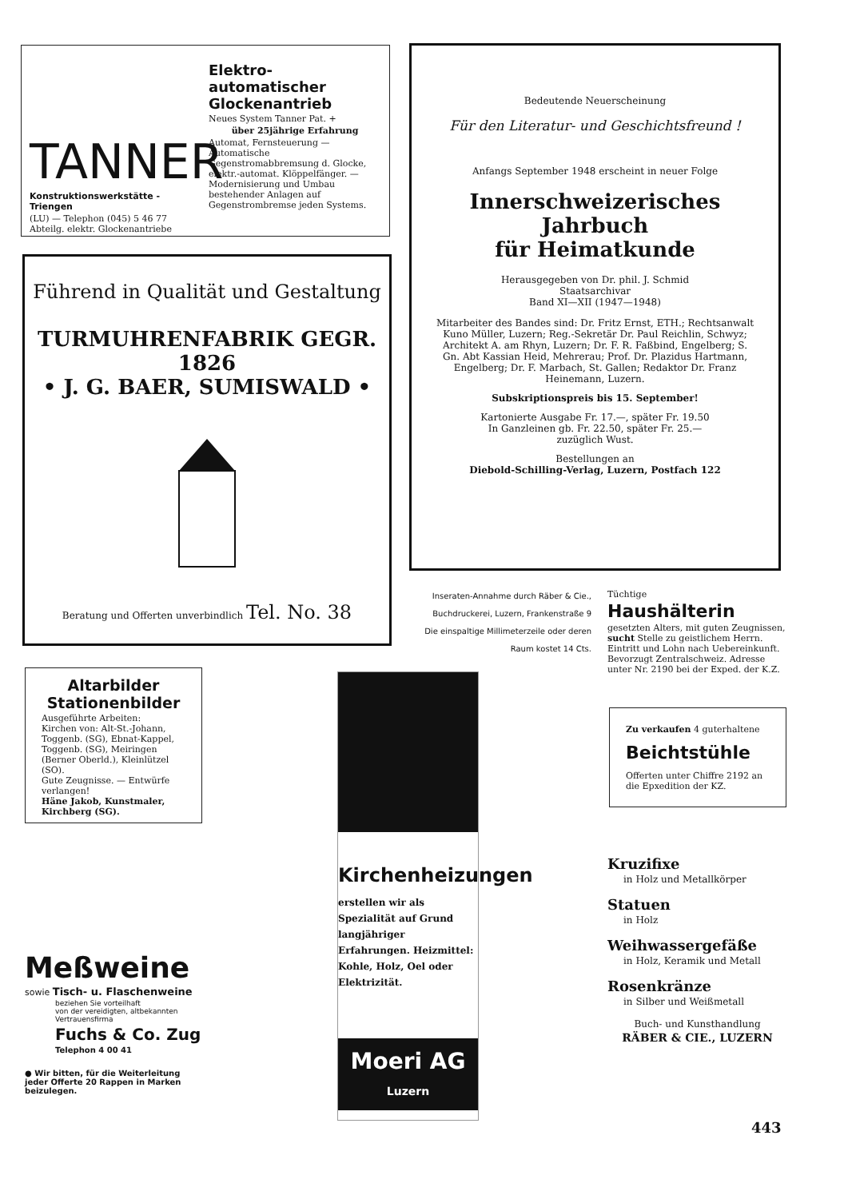TANNER
Konstruktionswerkstätte - Triengen
(LU) — Telephon (045) 5 46 77
Abteilg. elektr. Glockenantriebe
Elektro-automatischer Glockenantrieb
Neues System Tanner Pat. +
über 25jährige Erfahrung
Automat, Fernsteuerung — Automatische Gegenstromabbremsung d. Glocke, elektr.-automat. Klöppelfänger. — Modernisierung und Umbau bestehender Anlagen auf Gegenstrombremse jeden Systems.
Führend in Qualität und Gestaltung
TURMUHRENFABRIK GEGR. 1826
• J. G. BAER, SUMISWALD •
Beratung und Offerten unverbindlich Tel. No. 38
Bedeutende Neuerscheinung
Für den Literatur- und Geschichtsfreund !
Anfangs September 1948 erscheint in neuer Folge
Innerschweizerisches
Jahrbuch
für Heimatkunde
Herausgegeben von Dr. phil. J. Schmid
Staatsarchivar
Band XI—XII (1947—1948)
Mitarbeiter des Bandes sind: Dr. Fritz Ernst, ETH.; Rechtsanwalt Kuno Müller, Luzern; Reg.-Sekretär Dr. Paul Reichlin, Schwyz; Architekt A. am Rhyn, Luzern; Dr. F. R. Faßbind, Engelberg; S. Gn. Abt Kassian Heid, Mehrerau; Prof. Dr. Plazidus Hartmann, Engelberg; Dr. F. Marbach, St. Gallen; Redaktor Dr. Franz Heinemann, Luzern.
Subskriptionspreis bis 15. September!
Kartonierte Ausgabe Fr. 17.—, später Fr. 19.50
In Ganzleinen gb. Fr. 22.50, später Fr. 25.—
zuzüglich Wust.
Bestellungen an
Diebold-Schilling-Verlag, Luzern, Postfach 122
Inseraten-Annahme durch Räber & Cie., Buchdruckerei, Luzern, Frankenstraße 9
Die einspaltige Millimeterzeile oder deren Raum kostet 14 Cts.
Tüchtige
Haushälterin
gesetzten Alters, mit guten Zeugnissen, sucht Stelle zu geistlichem Herrn. Eintritt und Lohn nach Uebereinkunft. Bevorzugt Zentralschweiz. Adresse unter Nr. 2190 bei der Exped. der K.Z.
Zu verkaufen 4 guterhaltene
Beichtstühle
Offerten unter Chiffre 2192 an die Epxedition der KZ.
Altarbilder
Stationenbilder
Ausgeführte Arbeiten:
Kirchen von: Alt-St.-Johann, Toggenb. (SG), Ebnat-Kappel, Toggenb. (SG), Meiringen (Berner Oberld.), Kleinlützel (SO).
Gute Zeugnisse. — Entwürfe verlangen!
Häne Jakob, Kunstmaler, Kirchberg (SG).
Meßweine
sowie Tisch- u. Flaschenweine
beziehen Sie vorteilhaft
von der vereidigten, altbekannten Vertrauensfirma
Fuchs & Co. Zug
Telephon 4 00 41
● Wir bitten, für die Weiterleitung jeder Offerte 20 Rappen in Marken beizulegen.
Kirchenheizungen
erstellen wir als Spezialität auf Grund langjähriger Erfahrungen. Heizmittel: Kohle, Holz, Oel oder Elektrizität.
Moeri AG
Luzern
Kruzifixe
in Holz und Metallkörper
Statuen
in Holz
Weihwassergefäße
in Holz, Keramik und Metall
Rosenkränze
in Silber und Weißmetall
Buch- und Kunsthandlung
RÄBER & CIE., LUZERN
443